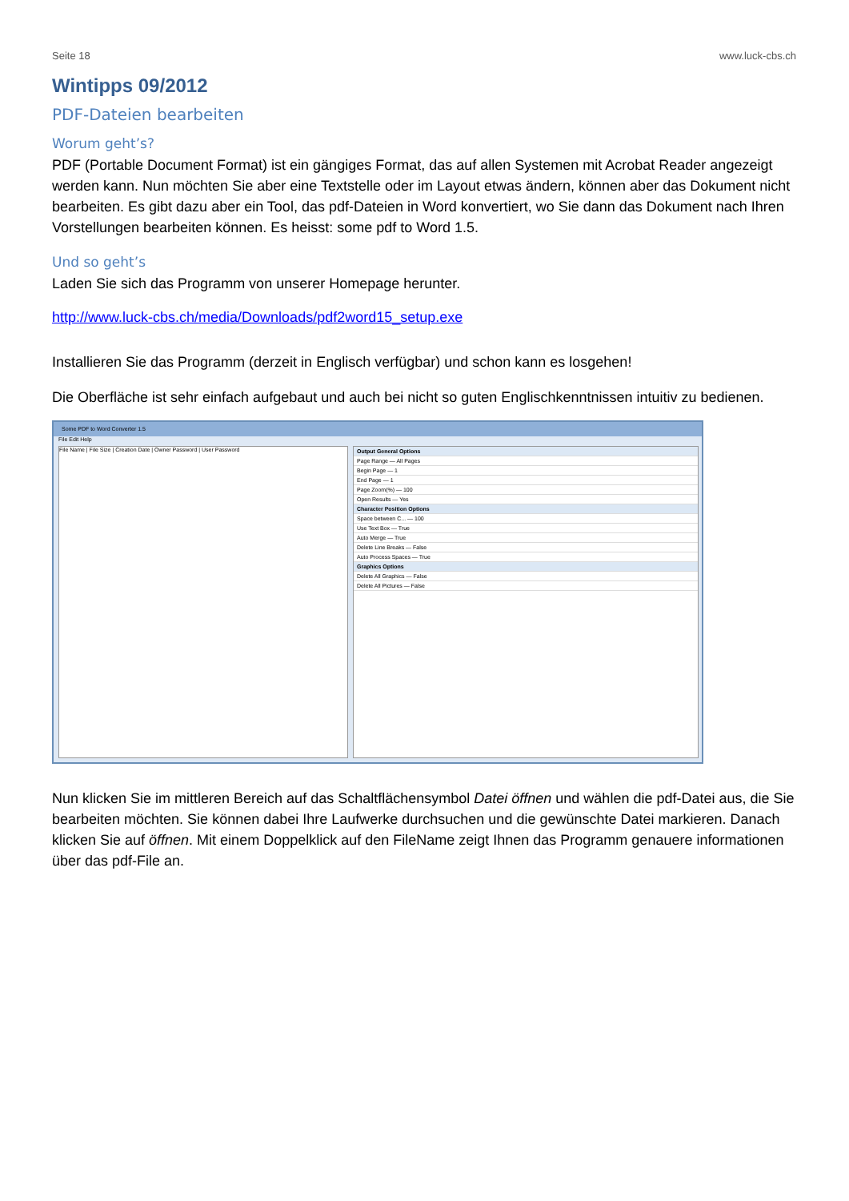Seite 18 www.luck-cbs.ch
Wintipps 09/2012
PDF-Dateien bearbeiten
Worum geht’s?
PDF (Portable Document Format) ist ein gängiges Format, das auf allen Systemen mit Acrobat Reader angezeigt werden kann. Nun möchten Sie aber eine Textstelle oder im Layout etwas ändern, können aber das Dokument nicht bearbeiten. Es gibt dazu aber ein Tool, das pdf-Dateien in Word konvertiert, wo Sie dann das Dokument nach Ihren Vorstellungen bearbeiten können. Es heisst: some pdf to Word 1.5.
Und so geht’s
Laden Sie sich das Programm von unserer Homepage herunter.
http://www.luck-cbs.ch/media/Downloads/pdf2word15_setup.exe
Installieren Sie das Programm (derzeit in Englisch verfügbar) und schon kann es losgehen!
Die Oberfläche ist sehr einfach aufgebaut und auch bei nicht so guten Englischkenntnissen intuitiv zu bedienen.
Some PDF to Word Converter 1.5
File Edit Help
File Name | File Size | Creation Date | Owner Password | User Password Output General Options
Page Range — All Pages
Begin Page — 1
End Page — 1
Page Zoom(%) — 100
Open Results — Yes
Character Position Options
Space between C... — 100
Use Text Box — True
Auto Merge — True
Delete Line Breaks — False
Auto Process Spaces — True
Graphics Options
Delete All Graphics — False
Delete All Pictures — False
Nun klicken Sie im mittleren Bereich auf das Schaltflächensymbol Datei öffnen und wählen die pdf-Datei aus, die Sie bearbeiten möchten. Sie können dabei Ihre Laufwerke durchsuchen und die gewünschte Datei markieren. Danach klicken Sie auf öffnen. Mit einem Doppelklick auf den FileName zeigt Ihnen das Programm genauere informationen über das pdf-File an.